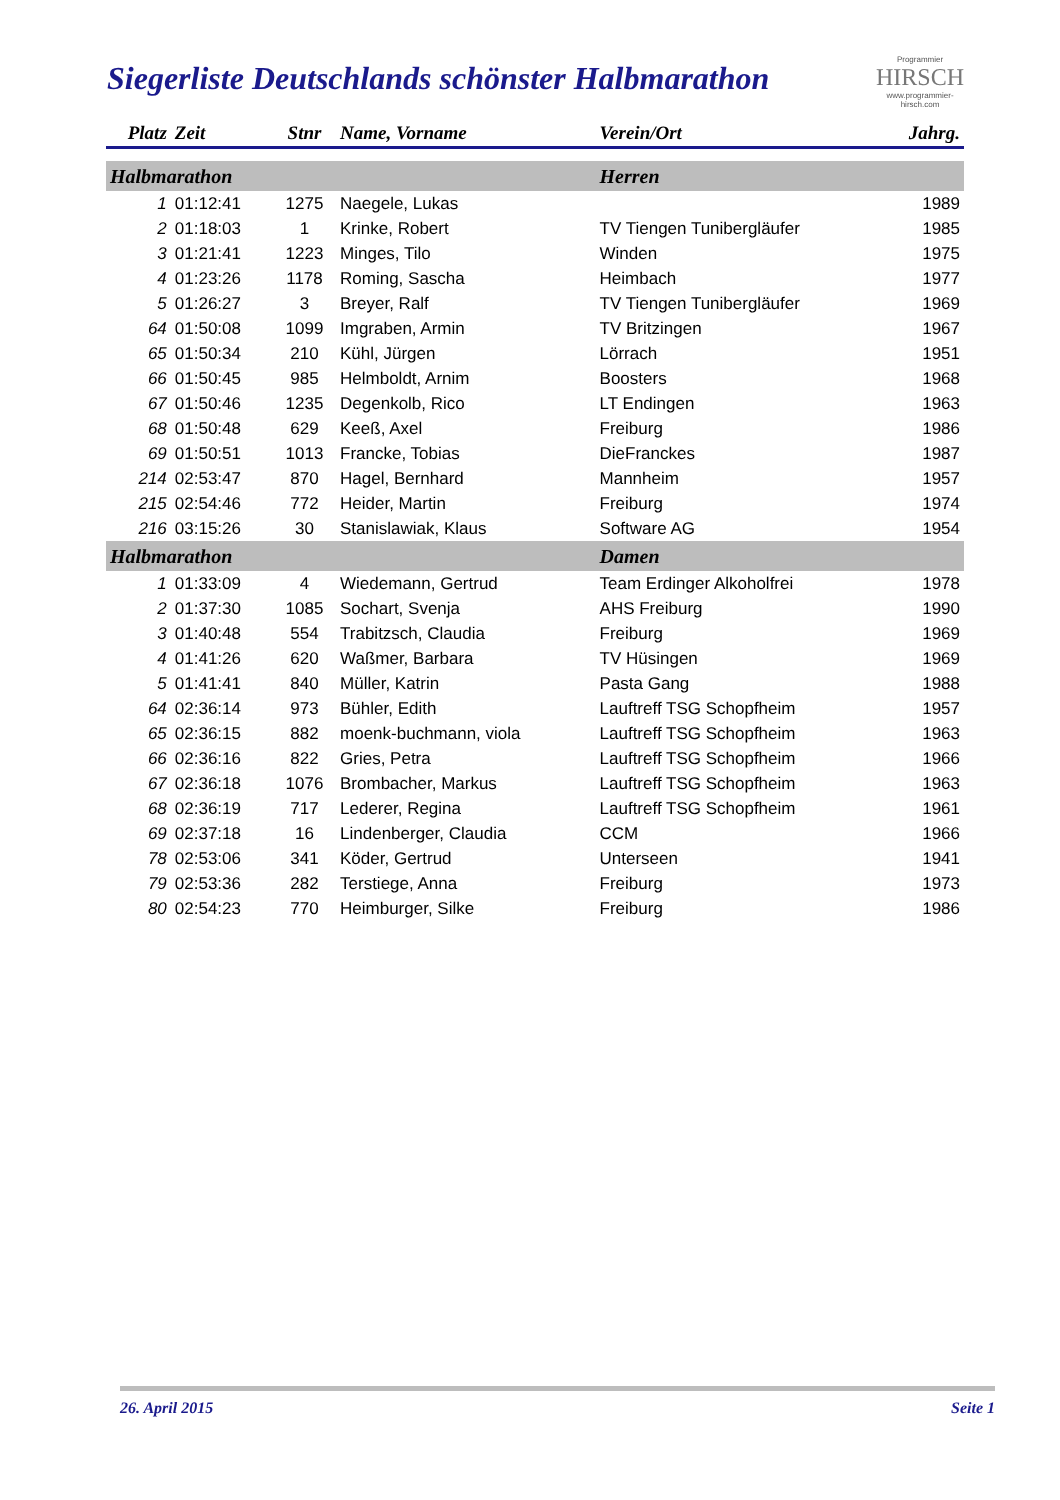Siegerliste Deutschlands schönster Halbmarathon
Programmier
HIRSCH
www.programmier-hirsch.com
| Platz | Zeit | Stnr | Name, Vorname | Verein/Ort | Jahrg. |
| --- | --- | --- | --- | --- | --- |
| Halbmarathon | | | | Herren | |
| 1 | 01:12:41 | 1275 | Naegele, Lukas | | 1989 |
| 2 | 01:18:03 | 1 | Krinke, Robert | TV Tiengen Tunibergläufer | 1985 |
| 3 | 01:21:41 | 1223 | Minges, Tilo | Winden | 1975 |
| 4 | 01:23:26 | 1178 | Roming, Sascha | Heimbach | 1977 |
| 5 | 01:26:27 | 3 | Breyer, Ralf | TV Tiengen Tunibergläufer | 1969 |
| 64 | 01:50:08 | 1099 | Imgraben, Armin | TV Britzingen | 1967 |
| 65 | 01:50:34 | 210 | Kühl, Jürgen | Lörrach | 1951 |
| 66 | 01:50:45 | 985 | Helmboldt, Arnim | Boosters | 1968 |
| 67 | 01:50:46 | 1235 | Degenkolb, Rico | LT Endingen | 1963 |
| 68 | 01:50:48 | 629 | Keeß, Axel | Freiburg | 1986 |
| 69 | 01:50:51 | 1013 | Francke, Tobias | DieFranckes | 1987 |
| 214 | 02:53:47 | 870 | Hagel, Bernhard | Mannheim | 1957 |
| 215 | 02:54:46 | 772 | Heider, Martin | Freiburg | 1974 |
| 216 | 03:15:26 | 30 | Stanislawiak, Klaus | Software AG | 1954 |
| Halbmarathon | | | | Damen | |
| 1 | 01:33:09 | 4 | Wiedemann, Gertrud | Team Erdinger Alkoholfrei | 1978 |
| 2 | 01:37:30 | 1085 | Sochart, Svenja | AHS Freiburg | 1990 |
| 3 | 01:40:48 | 554 | Trabitzsch, Claudia | Freiburg | 1969 |
| 4 | 01:41:26 | 620 | Waßmer, Barbara | TV Hüsingen | 1969 |
| 5 | 01:41:41 | 840 | Müller, Katrin | Pasta Gang | 1988 |
| 64 | 02:36:14 | 973 | Bühler, Edith | Lauftreff TSG Schopfheim | 1957 |
| 65 | 02:36:15 | 882 | moenk-buchmann, viola | Lauftreff TSG Schopfheim | 1963 |
| 66 | 02:36:16 | 822 | Gries, Petra | Lauftreff TSG Schopfheim | 1966 |
| 67 | 02:36:18 | 1076 | Brombacher, Markus | Lauftreff TSG Schopfheim | 1963 |
| 68 | 02:36:19 | 717 | Lederer, Regina | Lauftreff TSG Schopfheim | 1961 |
| 69 | 02:37:18 | 16 | Lindenberger, Claudia | CCM | 1966 |
| 78 | 02:53:06 | 341 | Köder, Gertrud | Unterseen | 1941 |
| 79 | 02:53:36 | 282 | Terstiege, Anna | Freiburg | 1973 |
| 80 | 02:54:23 | 770 | Heimburger, Silke | Freiburg | 1986 |
26. April 2015 Seite 1